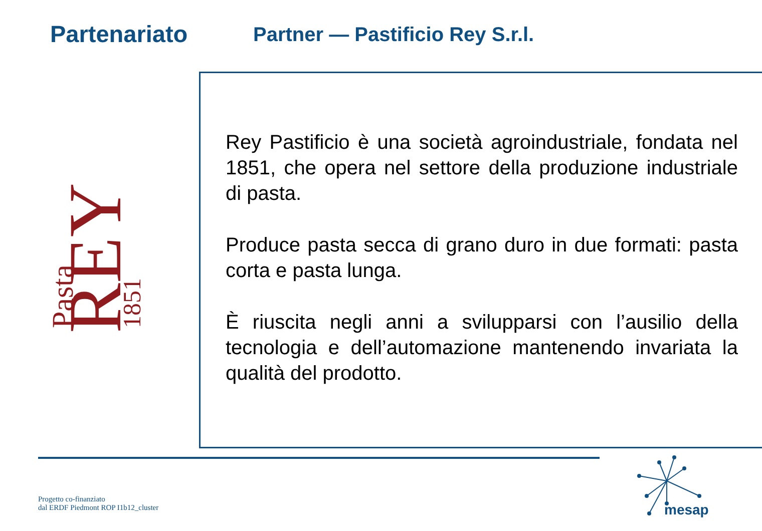Partenariato
Partner — Pastificio Rey S.r.l.
Pasta
REY
1851
Rey Pastificio è una società agroindustriale, fondata nel 1851, che opera nel settore della produzione industriale di pasta.
Produce pasta secca di grano duro in due formati: pasta corta e pasta lunga.
È riuscita negli anni a svilupparsi con l’ausilio della tecnologia e dell’automazione mantenendo invariata la qualità del prodotto.
Progetto co-finanziato
dal ERDF Piedmont ROP I1b12_cluster
mesap